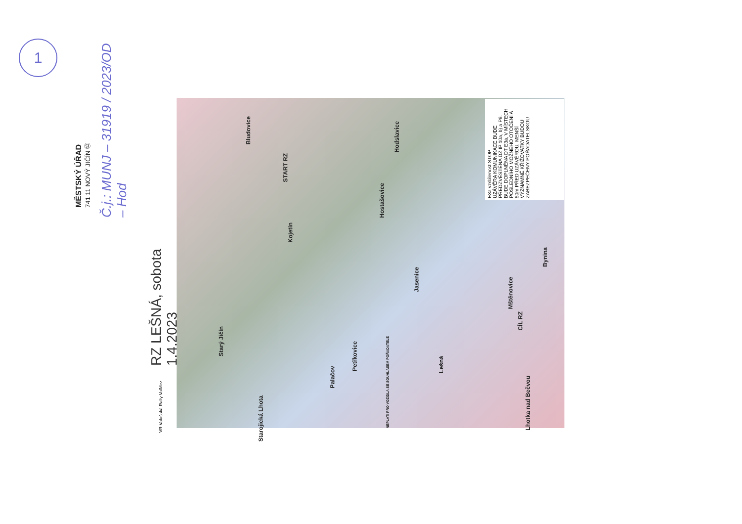1
MĚSTSKÝ ÚŘAD
741 11 NOVÝ JIČÍN ⑮
Č.j.: MUNJ – 31919 / 2023/OD – Hod
RZ LEŠNÁ, sobota 1.4.2023
VR Valašská Rally ValMez
START RZ
CÍL RZ
Starý Jičín
Lešná
Hostašovice
Hodslavice
Bludovice
Kojetín
Jasenice
Mštěnovice
Bynina
Palačov
Petřkovice
Lhotka nad Bečvou
Starojická Lhota
NEPLATÍ PRO VOZIDLA SE SOUHLASEM POŘADATELE
E3a vzdálenost STOP
UZÁVĚRA KOMUNIKACE BUDE PŘEDZVĚSTĚNA DZ IP 10a, b) a P6. BUDE DOPLNĚNA DT E3a, V MÍSTECH POSLEDNÍHO MOŽNÉHO OTOČENÍ A 50m PŘED UZÁVĚROU, MENŠÍ VÝZNAMNÉ KŘIŽOVATKY BUDOU ZABEZPEČENY POŘADATELSKOU